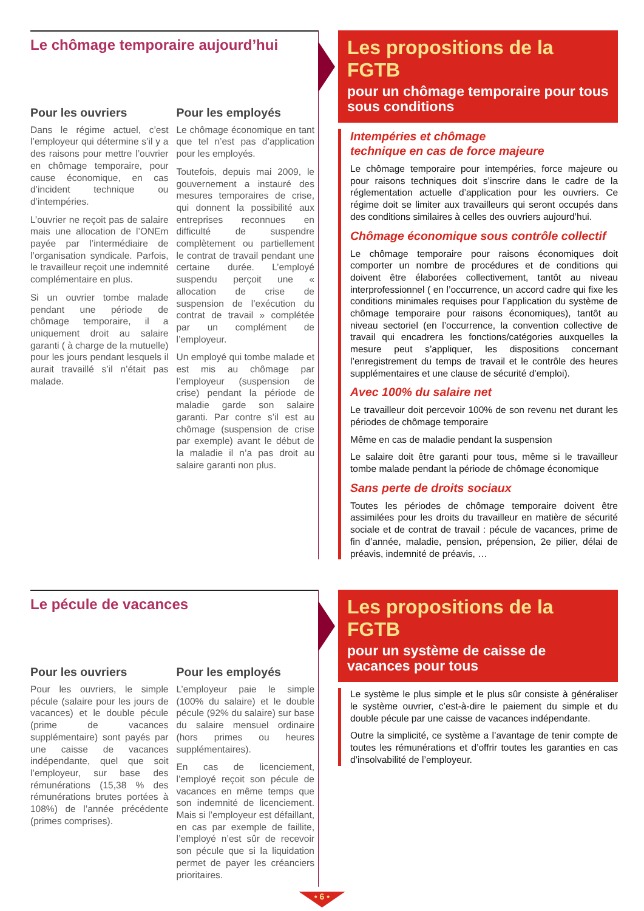Le chômage temporaire aujourd’hui
Pour les ouvriers
Dans le régime actuel, c’est l’employeur qui détermine s’il y a des raisons pour mettre l’ouvrier en chômage temporaire, pour cause économique, en cas d’incident technique ou d’intempéries.
L’ouvrier ne reçoit pas de salaire mais une allocation de l’ONEm payée par l’intermédiaire de l’organisation syndicale. Parfois, le travailleur reçoit une indemnité complémentaire en plus.
Si un ouvrier tombe malade pendant une période de chômage temporaire, il a uniquement droit au salaire garanti ( à charge de la mutuelle) pour les jours pendant lesquels il aurait travaillé s’il n’était pas malade.
Pour les employés
Le chômage économique en tant que tel n’est pas d’application pour les employés.
Toutefois, depuis mai 2009, le gouvernement a instauré des mesures temporaires de crise, qui donnent la possibilité aux entreprises reconnues en difficulté de suspendre complètement ou partiellement le contrat de travail pendant une certaine durée. L’employé suspendu perçoit une « allocation de crise de suspension de l’exécution du contrat de travail » complétée par un complément de l’employeur.
Un employé qui tombe malade et est mis au chômage par l’employeur (suspension de crise) pendant la période de maladie garde son salaire garanti. Par contre s’il est au chômage (suspension de crise par exemple) avant le début de la maladie il n’a pas droit au salaire garanti non plus.
Les propositions de la FGTB
pour un chômage temporaire pour tous sous conditions
Intempéries et chômage
technique en cas de force majeure
Le chômage temporaire pour intempéries, force majeure ou pour raisons techniques doit s’inscrire dans le cadre de la réglementation actuelle d’application pour les ouvriers. Ce régime doit se limiter aux travailleurs qui seront occupés dans des conditions similaires à celles des ouvriers aujourd’hui.
Chômage économique sous contrôle collectif
Le chômage temporaire pour raisons économiques doit comporter un nombre de procédures et de conditions qui doivent être élaborées collectivement, tantôt au niveau interprofessionnel ( en l’occurrence, un accord cadre qui fixe les conditions minimales requises pour l’application du système de chômage temporaire pour raisons économiques), tantôt au niveau sectoriel (en l’occurrence, la convention collective de travail qui encadrera les fonctions/catégories auxquelles la mesure peut s’appliquer, les dispositions concernant l’enregistrement du temps de travail et le contrôle des heures supplémentaires et une clause de sécurité d’emploi).
Avec 100% du salaire net
Le travailleur doit percevoir 100% de son revenu net durant les périodes de chômage temporaire
Même en cas de maladie pendant la suspension
Le salaire doit être garanti pour tous, même si le travailleur tombe malade pendant la période de chômage économique
Sans perte de droits sociaux
Toutes les périodes de chômage temporaire doivent être assimilées pour les droits du travailleur en matière de sécurité sociale et de contrat de travail : pécule de vacances, prime de fin d’année, maladie, pension, prépension, 2e pilier, délai de préavis, indemnité de préavis, …
Le pécule de vacances
Pour les ouvriers
Pour les ouvriers, le simple pécule (salaire pour les jours de vacances) et le double pécule (prime de vacances supplémentaire) sont payés par une caisse de vacances indépendante, quel que soit l’employeur, sur base des rémunérations (15,38 % des rémunérations brutes portées à 108%) de l’année précédente (primes comprises).
Pour les employés
L’employeur paie le simple (100% du salaire) et le double pécule (92% du salaire) sur base du salaire mensuel ordinaire (hors primes ou heures supplémentaires).
En cas de licenciement, l’employé reçoit son pécule de vacances en même temps que son indemnité de licenciement. Mais si l’employeur est défaillant, en cas par exemple de faillite, l’employé n’est sûr de recevoir son pécule que si la liquidation permet de payer les créanciers prioritaires.
Les propositions de la FGTB
pour un système de caisse de vacances pour tous
Le système le plus simple et le plus sûr consiste à généraliser le système ouvrier, c’est-à-dire le paiement du simple et du double pécule par une caisse de vacances indépendante.
Outre la simplicité, ce système a l’avantage de tenir compte de toutes les rémunérations et d’offrir toutes les garanties en cas d’insolvabilité de l’employeur.
• 6 •